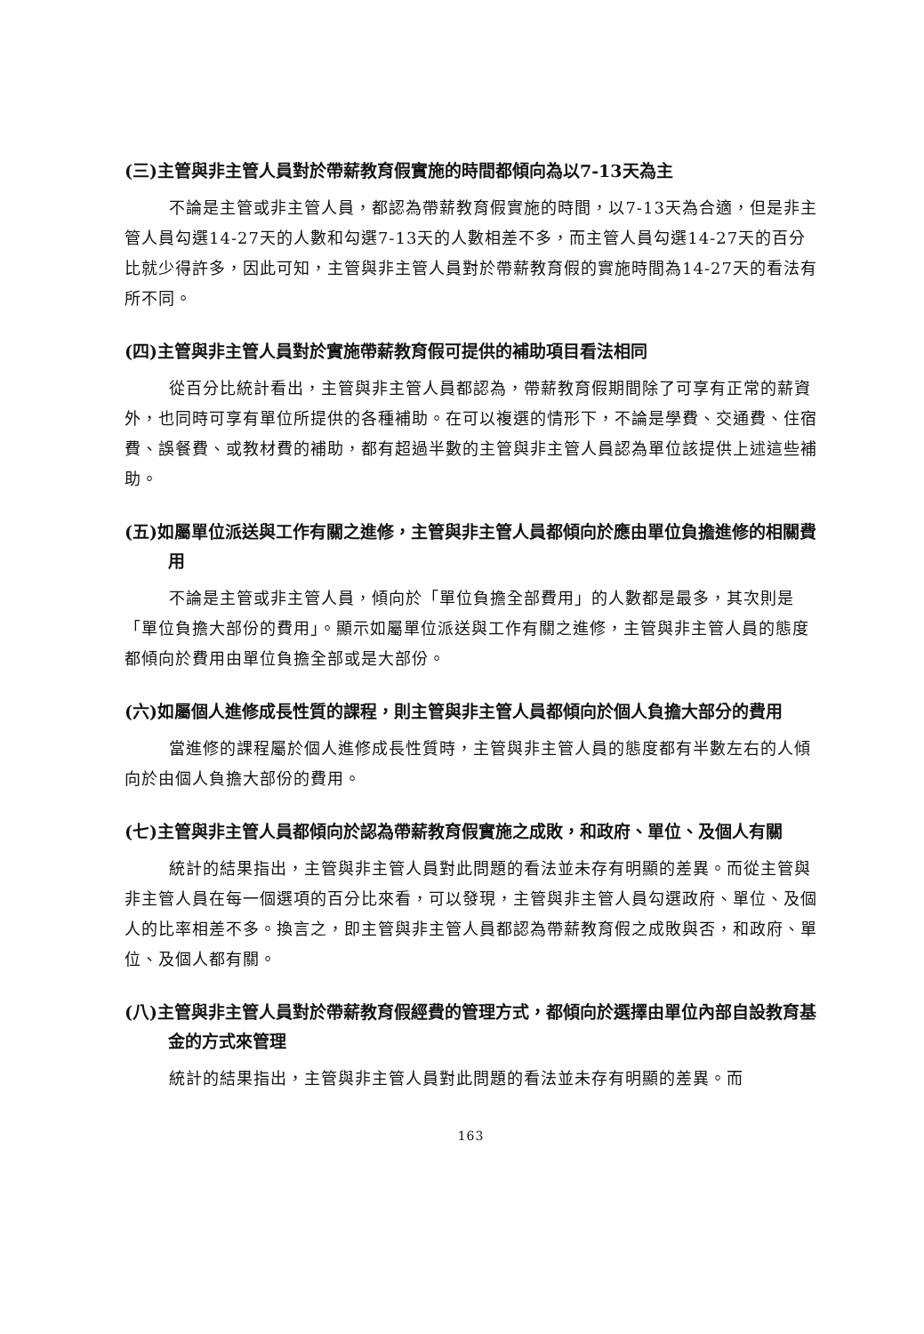(三)主管與非主管人員對於帶薪教育假實施的時間都傾向為以7-13天為主
不論是主管或非主管人員，都認為帶薪教育假實施的時間，以7-13天為合適，但是非主管人員勾選14-27天的人數和勾選7-13天的人數相差不多，而主管人員勾選14-27天的百分比就少得許多，因此可知，主管與非主管人員對於帶薪教育假的實施時間為14-27天的看法有所不同。
(四)主管與非主管人員對於實施帶薪教育假可提供的補助項目看法相同
從百分比統計看出，主管與非主管人員都認為，帶薪教育假期間除了可享有正常的薪資外，也同時可享有單位所提供的各種補助。在可以複選的情形下，不論是學費、交通費、住宿費、誤餐費、或教材費的補助，都有超過半數的主管與非主管人員認為單位該提供上述這些補助。
(五)如屬單位派送與工作有關之進修，主管與非主管人員都傾向於應由單位負擔進修的相關費用
不論是主管或非主管人員，傾向於「單位負擔全部費用」的人數都是最多，其次則是「單位負擔大部份的費用」。顯示如屬單位派送與工作有關之進修，主管與非主管人員的態度都傾向於費用由單位負擔全部或是大部份。
(六)如屬個人進修成長性質的課程，則主管與非主管人員都傾向於個人負擔大部分的費用
當進修的課程屬於個人進修成長性質時，主管與非主管人員的態度都有半數左右的人傾向於由個人負擔大部份的費用。
(七)主管與非主管人員都傾向於認為帶薪教育假實施之成敗，和政府、單位、及個人有關
統計的結果指出，主管與非主管人員對此問題的看法並未存有明顯的差異。而從主管與非主管人員在每一個選項的百分比來看，可以發現，主管與非主管人員勾選政府、單位、及個人的比率相差不多。換言之，即主管與非主管人員都認為帶薪教育假之成敗與否，和政府、單位、及個人都有關。
(八)主管與非主管人員對於帶薪教育假經費的管理方式，都傾向於選擇由單位內部自設教育基金的方式來管理
統計的結果指出，主管與非主管人員對此問題的看法並未存有明顯的差異。而
163